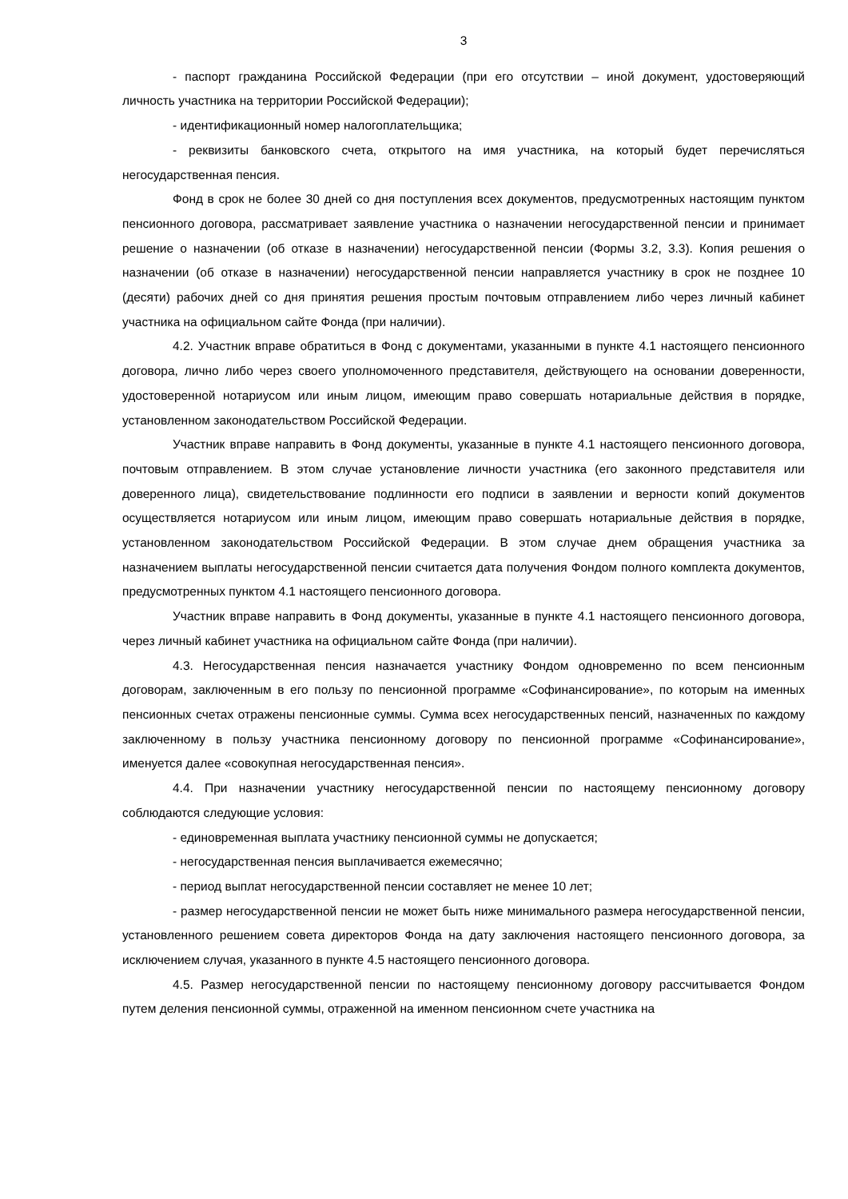3
- паспорт гражданина Российской Федерации (при его отсутствии – иной документ, удостоверяющий личность участника на территории Российской Федерации);
- идентификационный номер налогоплательщика;
- реквизиты банковского счета, открытого на имя участника, на который будет перечисляться негосударственная пенсия.
Фонд в срок не более 30 дней со дня поступления всех документов, предусмотренных настоящим пунктом пенсионного договора, рассматривает заявление участника о назначении негосударственной пенсии и принимает решение о назначении (об отказе в назначении) негосударственной пенсии (Формы 3.2, 3.3). Копия решения о назначении (об отказе в назначении) негосударственной пенсии направляется участнику в срок не позднее 10 (десяти) рабочих дней со дня принятия решения простым почтовым отправлением либо через личный кабинет участника на официальном сайте Фонда (при наличии).
4.2. Участник вправе обратиться в Фонд с документами, указанными в пункте 4.1 настоящего пенсионного договора, лично либо через своего уполномоченного представителя, действующего на основании доверенности, удостоверенной нотариусом или иным лицом, имеющим право совершать нотариальные действия в порядке, установленном законодательством Российской Федерации.
Участник вправе направить в Фонд документы, указанные в пункте 4.1 настоящего пенсионного договора, почтовым отправлением. В этом случае установление личности участника (его законного представителя или доверенного лица), свидетельствование подлинности его подписи в заявлении и верности копий документов осуществляется нотариусом или иным лицом, имеющим право совершать нотариальные действия в порядке, установленном законодательством Российской Федерации. В этом случае днем обращения участника за назначением выплаты негосударственной пенсии считается дата получения Фондом полного комплекта документов, предусмотренных пунктом 4.1 настоящего пенсионного договора.
Участник вправе направить в Фонд документы, указанные в пункте 4.1 настоящего пенсионного договора, через личный кабинет участника на официальном сайте Фонда (при наличии).
4.3. Негосударственная пенсия назначается участнику Фондом одновременно по всем пенсионным договорам, заключенным в его пользу по пенсионной программе «Софинансирование», по которым на именных пенсионных счетах отражены пенсионные суммы. Сумма всех негосударственных пенсий, назначенных по каждому заключенному в пользу участника пенсионному договору по пенсионной программе «Софинансирование», именуется далее «совокупная негосударственная пенсия».
4.4. При назначении участнику негосударственной пенсии по настоящему пенсионному договору соблюдаются следующие условия:
- единовременная выплата участнику пенсионной суммы не допускается;
- негосударственная пенсия выплачивается ежемесячно;
- период выплат негосударственной пенсии составляет не менее 10 лет;
- размер негосударственной пенсии не может быть ниже минимального размера негосударственной пенсии, установленного решением совета директоров Фонда на дату заключения настоящего пенсионного договора, за исключением случая, указанного в пункте 4.5 настоящего пенсионного договора.
4.5. Размер негосударственной пенсии по настоящему пенсионному договору рассчитывается Фондом путем деления пенсионной суммы, отраженной на именном пенсионном счете участника на